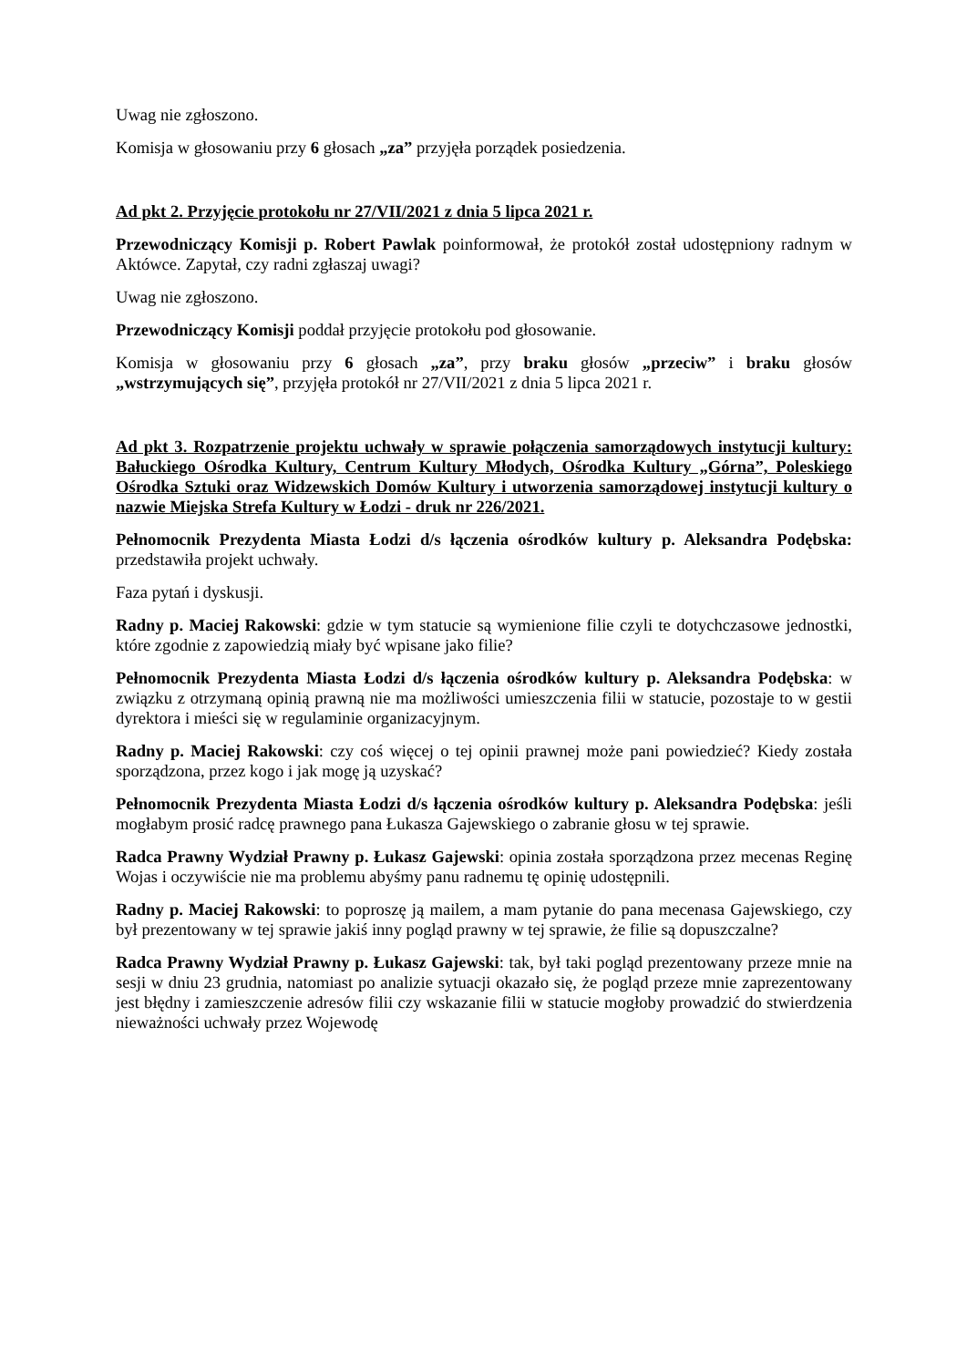Uwag nie zgłoszono.
Komisja w głosowaniu przy 6 głosach „za” przyjęła porządek posiedzenia.
Ad pkt 2. Przyjęcie protokołu nr 27/VII/2021 z dnia 5 lipca 2021 r.
Przewodniczący Komisji p. Robert Pawlak poinformował, że protokół został udostępniony radnym w Aktówce. Zapytał, czy radni zgłaszaj uwagi?
Uwag nie zgłoszono.
Przewodniczący Komisji poddał przyjęcie protokołu pod głosowanie.
Komisja w głosowaniu przy 6 głosach „za”, przy braku głosów „przeciw” i braku głosów „wstrzymujących się”, przyjęła protokół nr 27/VII/2021 z dnia 5 lipca 2021 r.
Ad pkt 3. Rozpatrzenie projektu uchwały w sprawie połączenia samorządowych instytucji kultury: Bałuckiego Ośrodka Kultury, Centrum Kultury Młodych, Ośrodka Kultury „Górna”, Poleskiego Ośrodka Sztuki oraz Widzewskich Domów Kultury i utworzenia samorządowej instytucji kultury o nazwie Miejska Strefa Kultury w Łodzi - druk nr 226/2021.
Pełnomocnik Prezydenta Miasta Łodzi d/s łączenia ośrodków kultury p. Aleksandra Podębska: przedstawiła projekt uchwały.
Faza pytań i dyskusji.
Radny p. Maciej Rakowski: gdzie w tym statucie są wymienione filie czyli te dotychczasowe jednostki, które zgodnie z zapowiedzią miały być wpisane jako filie?
Pełnomocnik Prezydenta Miasta Łodzi d/s łączenia ośrodków kultury p. Aleksandra Podębska: w związku z otrzymaną opinią prawną nie ma możliwości umieszczenia filii w statucie, pozostaje to w gestii dyrektora i mieści się w regulaminie organizacyjnym.
Radny p. Maciej Rakowski: czy coś więcej o tej opinii prawnej może pani powiedzieć? Kiedy została sporządzona, przez kogo i jak mogę ją uzyskać?
Pełnomocnik Prezydenta Miasta Łodzi d/s łączenia ośrodków kultury p. Aleksandra Podębska: jeśli mogłabym prosić radcę prawnego pana Łukasza Gajewskiego o zabranie głosu w tej sprawie.
Radca Prawny Wydział Prawny p. Łukasz Gajewski: opinia została sporządzona przez mecenas Reginę Wojas i oczywiście nie ma problemu abyśmy panu radnemu tę opinię udostępnili.
Radny p. Maciej Rakowski: to poproszę ją mailem, a mam pytanie do pana mecenasa Gajewskiego, czy był prezentowany w tej sprawie jakiś inny pogląd prawny w tej sprawie, że filie są dopuszczalne?
Radca Prawny Wydział Prawny p. Łukasz Gajewski: tak, był taki pogląd prezentowany przeze mnie na sesji w dniu 23 grudnia, natomiast po analizie sytuacji okazało się, że pogląd przeze mnie zaprezentowany jest błędny i zamieszczenie adresów filii czy wskazanie filii w statucie mogłoby prowadzić do stwierdzenia nieważności uchwały przez Wojewodę